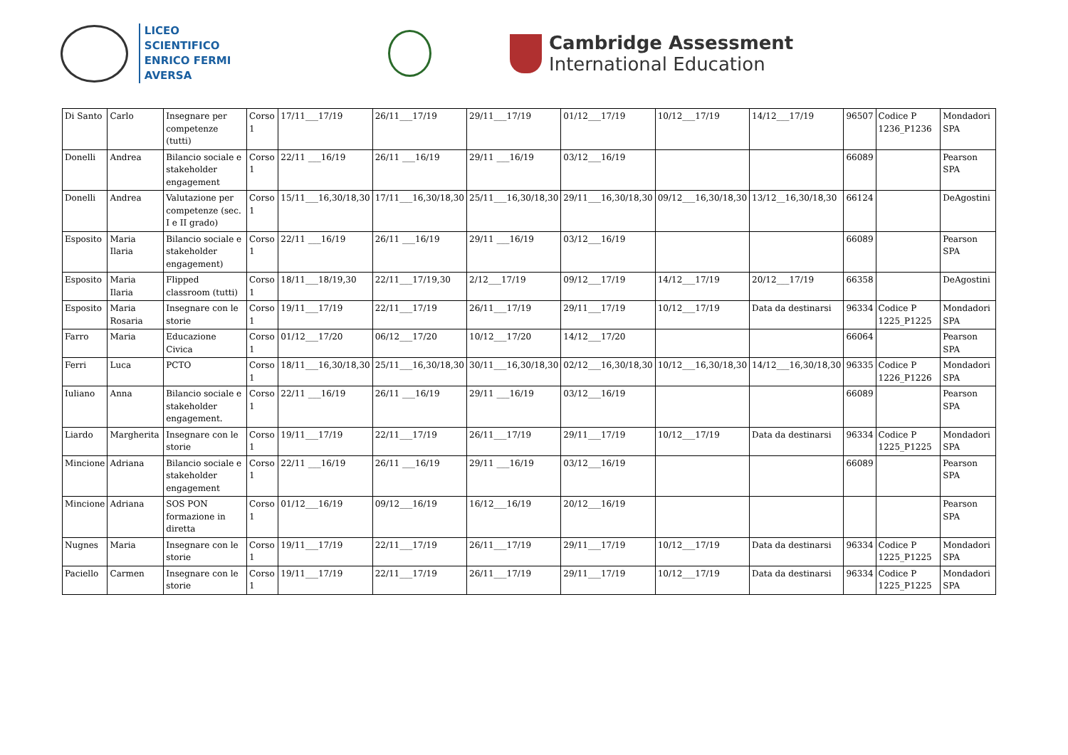LICEO SCIENTIFICO
ENRICO FERMI
AVERSA
Cambridge Assessment
International Education
| Di Santo | Carlo | Insegnare per competenze (tutti) | Corso 1 | 17/11___17/19 | 26/11___17/19 | 29/11___17/19 | 01/12___17/19 | 10/12___17/19 | 14/12___17/19 | 96507 | Codice P 1236_P1236 | Mondadori SPA |
| Donelli | Andrea | Bilancio sociale e stakeholder engagement | Corso 1 | 22/11 ___16/19 | 26/11 ___16/19 | 29/11 ___16/19 | 03/12___16/19 | | | 66089 | | Pearson SPA |
| Donelli | Andrea | Valutazione per competenze (sec. I e II grado) | Corso 1 | 15/11___16,30/18,30 | 17/11___16,30/18,30 | 25/11___16,30/18,30 | 29/11___16,30/18,30 | 09/12___16,30/18,30 | 13/12__16,30/18,30 | 66124 | | DeAgostini |
| Esposito | Maria Ilaria | Bilancio sociale e stakeholder engagement) | Corso 1 | 22/11 ___16/19 | 26/11 ___16/19 | 29/11 ___16/19 | 03/12___16/19 | | | 66089 | | Pearson SPA |
| Esposito | Maria Ilaria | Flipped classroom (tutti) | Corso 1 | 18/11___18/19,30 | 22/11___17/19,30 | 2/12___17/19 | 09/12___17/19 | 14/12___17/19 | 20/12___17/19 | 66358 | | DeAgostini |
| Esposito | Maria Rosaria | Insegnare con le storie | Corso 1 | 19/11___17/19 | 22/11___17/19 | 26/11___17/19 | 29/11___17/19 | 10/12___17/19 | Data da destinarsi | 96334 | Codice P 1225_P1225 | Mondadori SPA |
| Farro | Maria | Educazione Civica | Corso 1 | 01/12___17/20 | 06/12___17/20 | 10/12___17/20 | 14/12___17/20 | | | 66064 | | Pearson SPA |
| Ferri | Luca | PCTO | Corso 1 | 18/11___16,30/18,30 | 25/11___16,30/18,30 | 30/11___16,30/18,30 | 02/12___16,30/18,30 | 10/12___16,30/18,30 | 14/12___16,30/18,30 | 96335 | Codice P 1226_P1226 | Mondadori SPA |
| Iuliano | Anna | Bilancio sociale e stakeholder engagement. | Corso 1 | 22/11 ___16/19 | 26/11 ___16/19 | 29/11 ___16/19 | 03/12___16/19 | | | 66089 | | Pearson SPA |
| Liardo | Margherita | Insegnare con le storie | Corso 1 | 19/11___17/19 | 22/11___17/19 | 26/11___17/19 | 29/11___17/19 | 10/12___17/19 | Data da destinarsi | 96334 | Codice P 1225_P1225 | Mondadori SPA |
| Mincione | Adriana | Bilancio sociale e stakeholder engagement | Corso 1 | 22/11 ___16/19 | 26/11 ___16/19 | 29/11 ___16/19 | 03/12___16/19 | | | 66089 | | Pearson SPA |
| Mincione | Adriana | SOS PON formazione in diretta | Corso 1 | 01/12___16/19 | 09/12___16/19 | 16/12___16/19 | 20/12___16/19 | | | | | Pearson SPA |
| Nugnes | Maria | Insegnare con le storie | Corso 1 | 19/11___17/19 | 22/11___17/19 | 26/11___17/19 | 29/11___17/19 | 10/12___17/19 | Data da destinarsi | 96334 | Codice P 1225_P1225 | Mondadori SPA |
| Paciello | Carmen | Insegnare con le storie | Corso 1 | 19/11___17/19 | 22/11___17/19 | 26/11___17/19 | 29/11___17/19 | 10/12___17/19 | Data da destinarsi | 96334 | Codice P 1225_P1225 | Mondadori SPA |